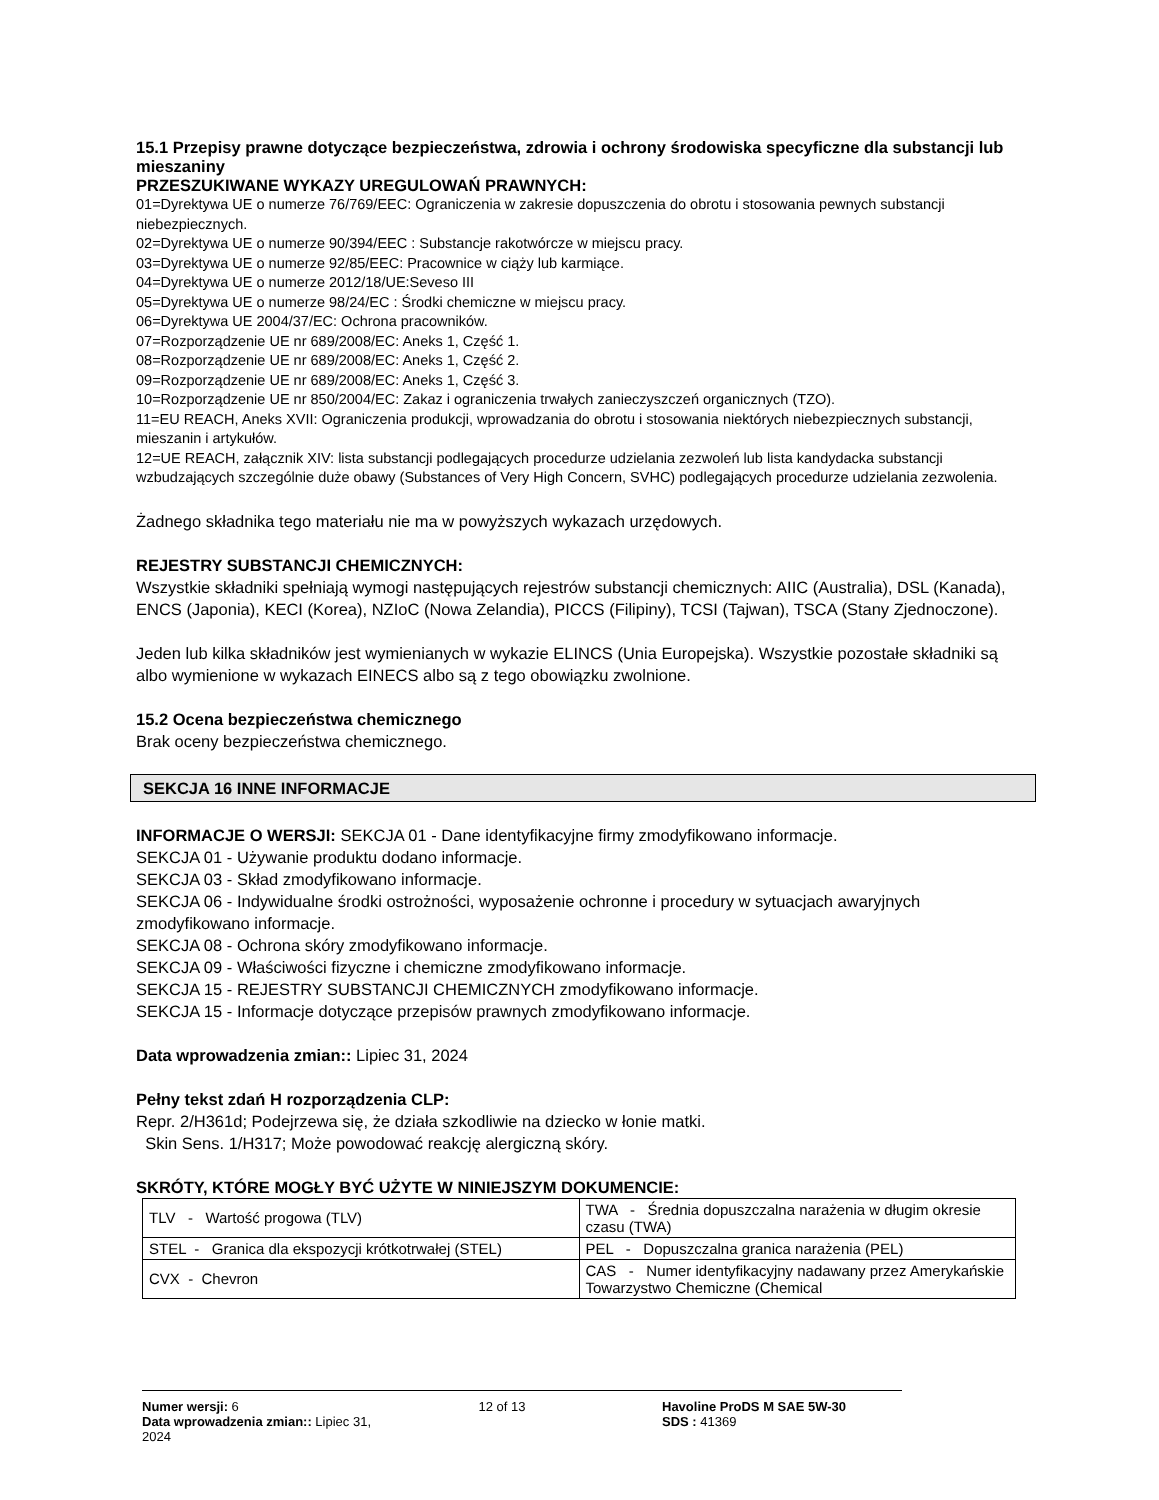15.1 Przepisy prawne dotyczące bezpieczeństwa, zdrowia i ochrony środowiska specyficzne dla substancji lub mieszaniny
PRZESZUKIWANE WYKAZY UREGULOWAŃ PRAWNYCH:
01=Dyrektywa UE o numerze 76/769/EEC: Ograniczenia w zakresie dopuszczenia do obrotu i stosowania pewnych substancji niebezpiecznych.
02=Dyrektywa UE o numerze 90/394/EEC : Substancje rakotwórcze w miejscu pracy.
03=Dyrektywa UE o numerze 92/85/EEC: Pracownice w ciąży lub karmiące.
04=Dyrektywa UE o numerze 2012/18/UE:Seveso III
05=Dyrektywa UE o numerze 98/24/EC : Środki chemiczne w miejscu pracy.
06=Dyrektywa UE 2004/37/EC: Ochrona pracowników.
07=Rozporządzenie UE nr 689/2008/EC: Aneks 1, Część 1.
08=Rozporządzenie UE nr 689/2008/EC: Aneks 1, Część 2.
09=Rozporządzenie UE nr 689/2008/EC: Aneks 1, Część 3.
10=Rozporządzenie UE nr 850/2004/EC: Zakaz i ograniczenia trwałych zanieczyszczeń organicznych (TZO).
11=EU REACH, Aneks XVII: Ograniczenia produkcji, wprowadzania do obrotu i stosowania niektórych niebezpiecznych substancji, mieszanin i artykułów.
12=UE REACH, załącznik XIV: lista substancji podlegających procedurze udzielania zezwoleń lub lista kandydacka substancji wzbudzających szczególnie duże obawy (Substances of Very High Concern, SVHC) podlegających procedurze udzielania zezwolenia.
Żadnego składnika tego materiału nie ma w powyższych wykazach urzędowych.
REJESTRY SUBSTANCJI CHEMICZNYCH:
Wszystkie składniki spełniają wymogi następujących rejestrów substancji chemicznych: AIIC (Australia), DSL (Kanada), ENCS (Japonia), KECI (Korea), NZIoC (Nowa Zelandia), PICCS (Filipiny), TCSI (Tajwan), TSCA (Stany Zjednoczone).
Jeden lub kilka składników jest wymienianych w wykazie ELINCS (Unia Europejska). Wszystkie pozostałe składniki są albo wymienione w wykazach EINECS albo są z tego obowiązku zwolnione.
15.2 Ocena bezpieczeństwa chemicznego
Brak oceny bezpieczeństwa chemicznego.
SEKCJA 16 INNE INFORMACJE
INFORMACJE O WERSJI: SEKCJA 01 - Dane identyfikacyjne firmy zmodyfikowano informacje.
SEKCJA 01 - Używanie produktu dodano informacje.
SEKCJA 03 - Skład zmodyfikowano informacje.
SEKCJA 06 - Indywidualne środki ostrożności, wyposażenie ochronne i procedury w sytuacjach awaryjnych zmodyfikowano informacje.
SEKCJA 08 - Ochrona skóry zmodyfikowano informacje.
SEKCJA 09 - Właściwości fizyczne i chemiczne zmodyfikowano informacje.
SEKCJA 15 - REJESTRY SUBSTANCJI CHEMICZNYCH zmodyfikowano informacje.
SEKCJA 15 - Informacje dotyczące przepisów prawnych zmodyfikowano informacje.
Data wprowadzenia zmian:: Lipiec 31, 2024
Pełny tekst zdań H rozporządzenia CLP:
Repr. 2/H361d; Podejrzewa się, że działa szkodliwie na dziecko w łonie matki.
Skin Sens. 1/H317; Może powodować reakcję alergiczną skóry.
SKRÓTY, KTÓRE MOGŁY BYĆ UŻYTE W NINIEJSZYM DOKUMENCIE:
| TLV - Wartość progowa (TLV) | TWA - Średnia dopuszczalna narażenia w długim okresie czasu (TWA) |
| STEL - Granica dla ekspozycji krótkotrwałej (STEL) | PEL - Dopuszczalna granica narażenia (PEL) |
| CVX - Chevron | CAS - Numer identyfikacyjny nadawany przez Amerykańskie Towarzystwo Chemiczne (Chemical |
Numer wersji: 6
Data wprowadzenia zmian:: Lipiec 31, 2024
12 of 13 Havoline ProDS M SAE 5W-30
SDS : 41369